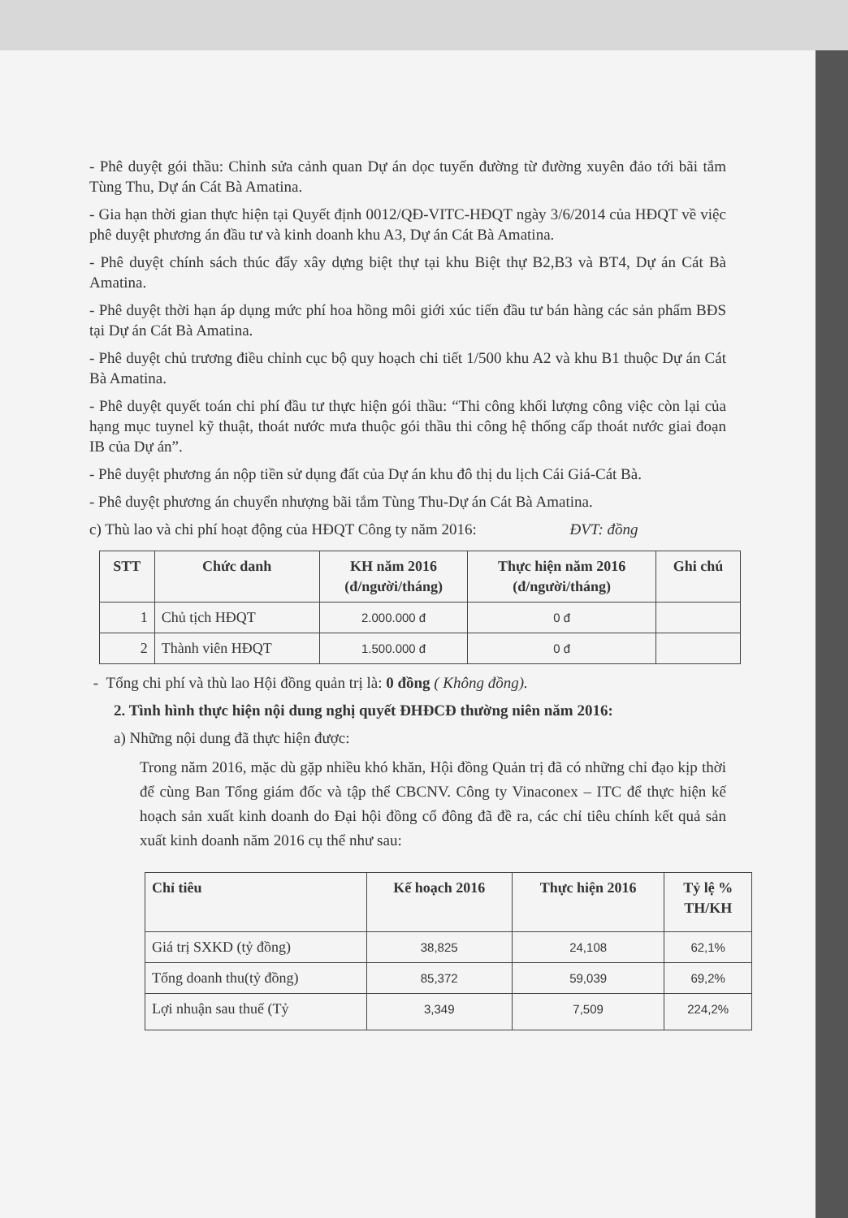- Phê duyệt gói thầu: Chỉnh sửa cảnh quan Dự án dọc tuyến đường từ đường xuyên đảo tới bãi tắm Tùng Thu, Dự án Cát Bà Amatina.
- Gia hạn thời gian thực hiện tại Quyết định 0012/QĐ-VITC-HĐQT ngày 3/6/2014 của HĐQT về việc phê duyệt phương án đầu tư và kinh doanh khu A3, Dự án Cát Bà Amatina.
- Phê duyệt chính sách thúc đẩy xây dựng biệt thự tại khu Biệt thự B2,B3 và BT4, Dự án Cát Bà Amatina.
- Phê duyệt thời hạn áp dụng mức phí hoa hồng môi giới xúc tiến đầu tư bán hàng các sản phẩm BĐS tại Dự án Cát Bà Amatina.
- Phê duyệt chủ trương điều chỉnh cục bộ quy hoạch chi tiết 1/500 khu A2 và khu B1 thuộc Dự án Cát Bà Amatina.
- Phê duyệt quyết toán chi phí đầu tư thực hiện gói thầu: “Thi công khối lượng công việc còn lại của hạng mục tuynel kỹ thuật, thoát nước mưa thuộc gói thầu thi công hệ thống cấp thoát nước giai đoạn IB của Dự án”.
- Phê duyệt phương án nộp tiền sử dụng đất của Dự án khu đô thị du lịch Cái Giá-Cát Bà.
- Phê duyệt phương án chuyển nhượng bãi tắm Tùng Thu-Dự án Cát Bà Amatina.
c) Thù lao và chi phí hoạt động của HĐQT Công ty năm 2016: ĐVT: đồng
| STT | Chức danh | KH năm 2016 (đ/người/tháng) | Thực hiện năm 2016 (đ/người/tháng) | Ghi chú |
| --- | --- | --- | --- | --- |
| 1 | Chủ tịch HĐQT | 2.000.000 đ | 0 đ | |
| 2 | Thành viên HĐQT | 1.500.000 đ | 0 đ | |
- Tổng chi phí và thù lao Hội đồng quản trị là: 0 đồng ( Không đồng).
2. Tình hình thực hiện nội dung nghị quyết ĐHĐCĐ thường niên năm 2016:
a) Những nội dung đã thực hiện được:
Trong năm 2016, mặc dù gặp nhiều khó khăn, Hội đồng Quản trị đã có những chỉ đạo kịp thời để cùng Ban Tổng giám đốc và tập thể CBCNV. Công ty Vinaconex – ITC để thực hiện kế hoạch sản xuất kinh doanh do Đại hội đồng cổ đông đã đề ra, các chỉ tiêu chính kết quả sản xuất kinh doanh năm 2016 cụ thể như sau:
| Chỉ tiêu | Kế hoạch 2016 | Thực hiện 2016 | Tỷ lệ % TH/KH |
| --- | --- | --- | --- |
| Giá trị SXKD (tỷ đồng) | 38,825 | 24,108 | 62,1% |
| Tổng doanh thu(tỷ đồng) | 85,372 | 59,039 | 69,2% |
| Lợi nhuận sau thuế (Tỷ | 3,349 | 7,509 | 224,2% |